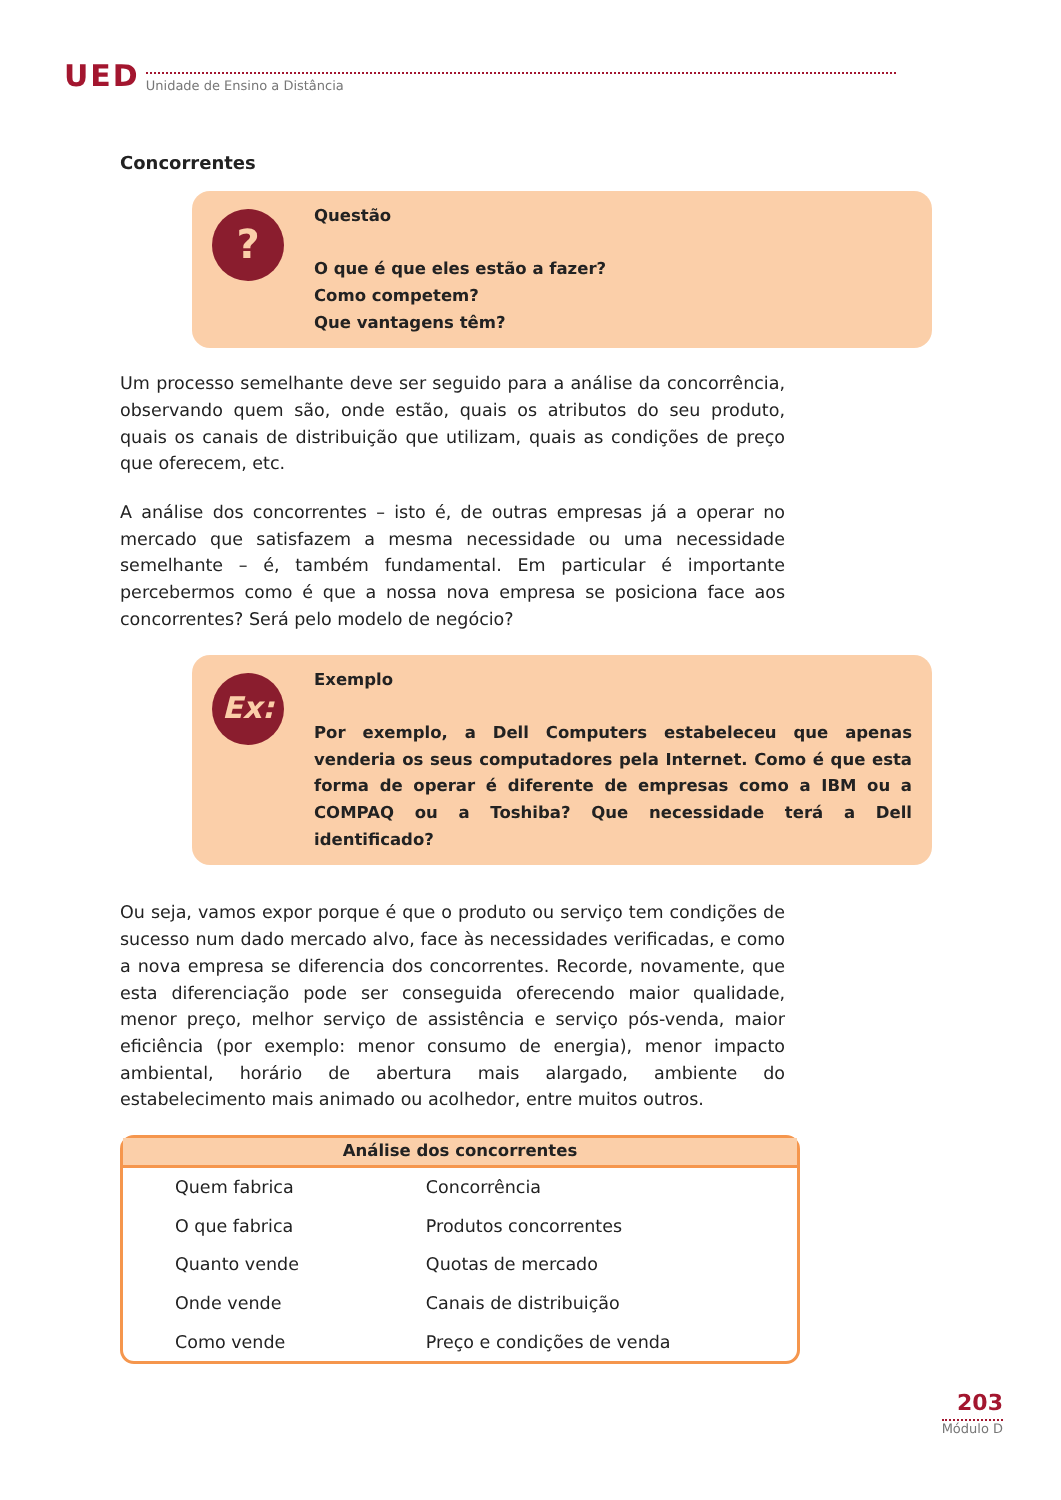UED Unidade de Ensino a Distância
Concorrentes
?
Questão
O que é que eles estão a fazer?
Como competem?
Que vantagens têm?
Um processo semelhante deve ser seguido para a análise da concorrência, observando quem são, onde estão, quais os atributos do seu produto, quais os canais de distribuição que utilizam, quais as condições de preço que oferecem, etc.
A análise dos concorrentes – isto é, de outras empresas já a operar no mercado que satisfazem a mesma necessidade ou uma necessidade semelhante – é, também fundamental. Em particular é importante percebermos como é que a nossa nova empresa se posiciona face aos concorrentes? Será pelo modelo de negócio?
Ex:
Exemplo
Por exemplo, a Dell Computers estabeleceu que apenas venderia os seus computadores pela Internet. Como é que esta forma de operar é diferente de empresas como a IBM ou a COMPAQ ou a Toshiba? Que necessidade terá a Dell identificado?
Ou seja, vamos expor porque é que o produto ou serviço tem condições de sucesso num dado mercado alvo, face às necessidades verificadas, e como a nova empresa se diferencia dos concorrentes. Recorde, novamente, que esta diferenciação pode ser conseguida oferecendo maior qualidade, menor preço, melhor serviço de assistência e serviço pós-venda, maior eficiência (por exemplo: menor consumo de energia), menor impacto ambiental, horário de abertura mais alargado, ambiente do estabelecimento mais animado ou acolhedor, entre muitos outros.
| Análise dos concorrentes | |
| --- | --- |
| Quem fabrica | Concorrência |
| O que fabrica | Produtos concorrentes |
| Quanto vende | Quotas de mercado |
| Onde vende | Canais de distribuição |
| Como vende | Preço e condições de venda |
203
Módulo D